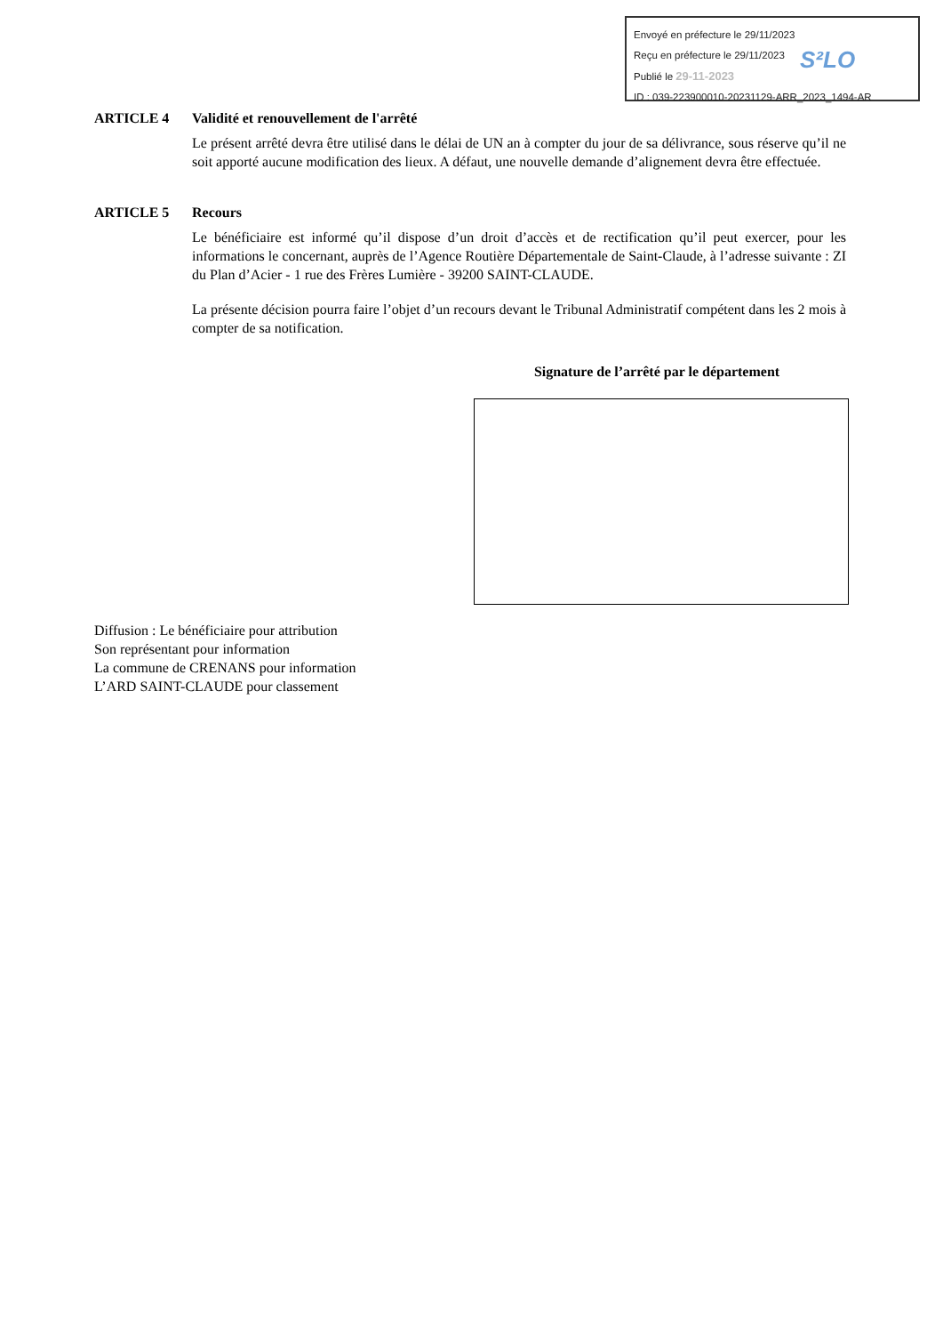Envoyé en préfecture le 29/11/2023
Reçu en préfecture le 29/11/2023
Publié le 29-11-2023
ID : 039-223900010-20231129-ARR_2023_1494-AR
S²LO
ARTICLE 4 Validité et renouvellement de l'arrêté
Le présent arrêté devra être utilisé dans le délai de UN an à compter du jour de sa délivrance, sous réserve qu’il ne soit apporté aucune modification des lieux. A défaut, une nouvelle demande d’alignement devra être effectuée.
ARTICLE 5 Recours
Le bénéficiaire est informé qu’il dispose d’un droit d’accès et de rectification qu’il peut exercer, pour les informations le concernant, auprès de l’Agence Routière Départementale de Saint-Claude, à l’adresse suivante : ZI du Plan d’Acier - 1 rue des Frères Lumière - 39200 SAINT-CLAUDE.
La présente décision pourra faire l’objet d’un recours devant le Tribunal Administratif compétent dans les 2 mois à compter de sa notification.
Signature de l’arrêté par le département
Diffusion : Le bénéficiaire pour attribution
Son représentant pour information
La commune de CRENANS pour information
L’ARD SAINT-CLAUDE pour classement